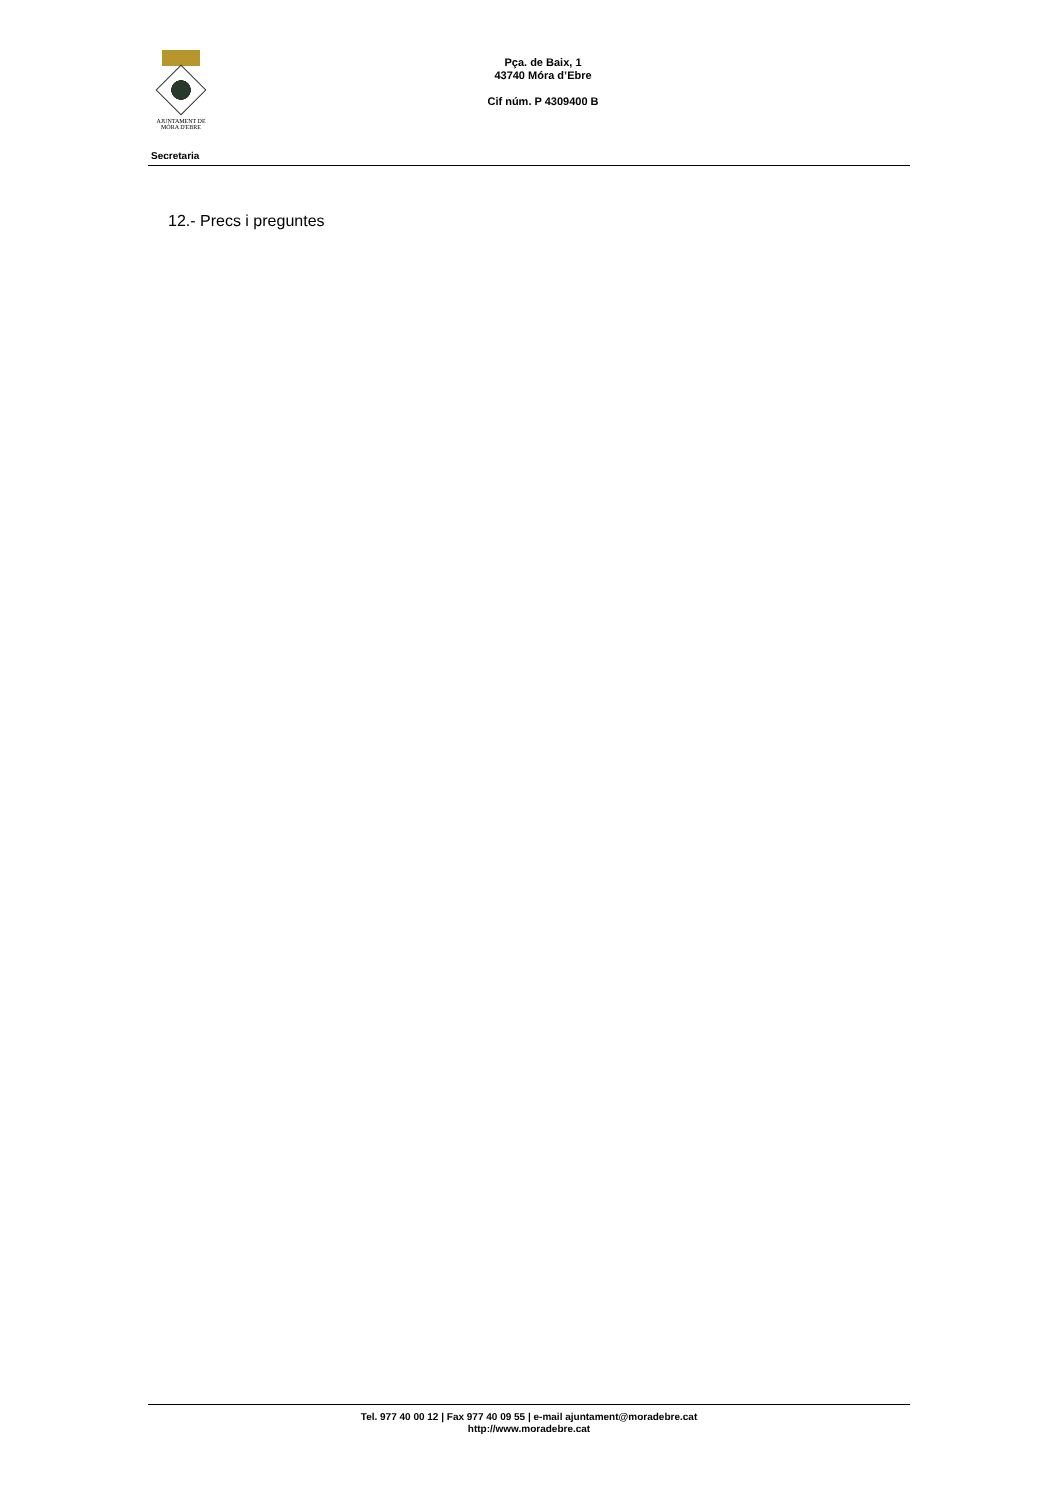AJUNTAMENT DE
MÓRA D'EBRE
Pça. de Baix, 1
43740 Móra d’Ebre
Cif núm. P 4309400 B
Secretaria
12.- Precs i preguntes
Tel. 977 40 00 12 | Fax 977 40 09 55 | e-mail ajuntament@moradebre.cat
http://www.moradebre.cat